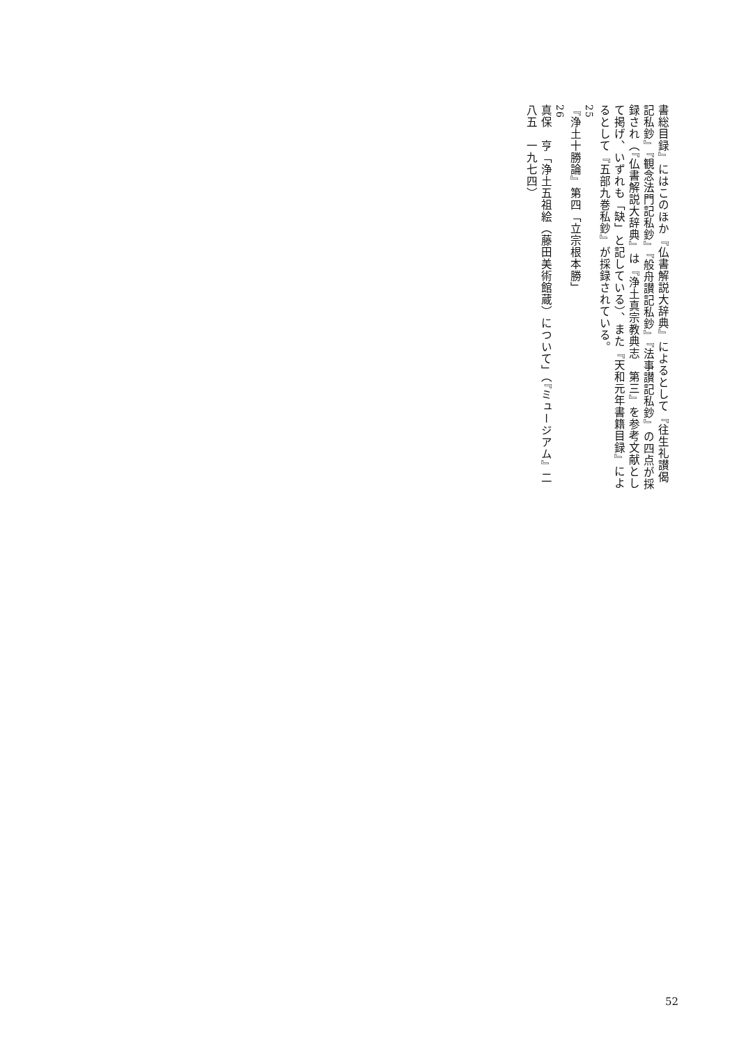書総目録』にはこのほか『仏書解説大辞典』によるとして『往生礼讃偈記私鈔』『観念法門記私鈔』『般舟讃記私鈔』『法事讃記私鈔』の四点が採録され（『仏書解説大辞典』は『浄土真宗教典志　第三』を参考文献として掲げ、いずれも「缺」と記している）、また『天和元年書籍目録』によるとして『五部九巻私鈔』が採録されている。
25
『浄土十勝論』第四「立宗根本勝」
26
真保　亨「浄土五祖絵（藤田美術館蔵）について」（『ミュージアム』二八五　一九七四）
52